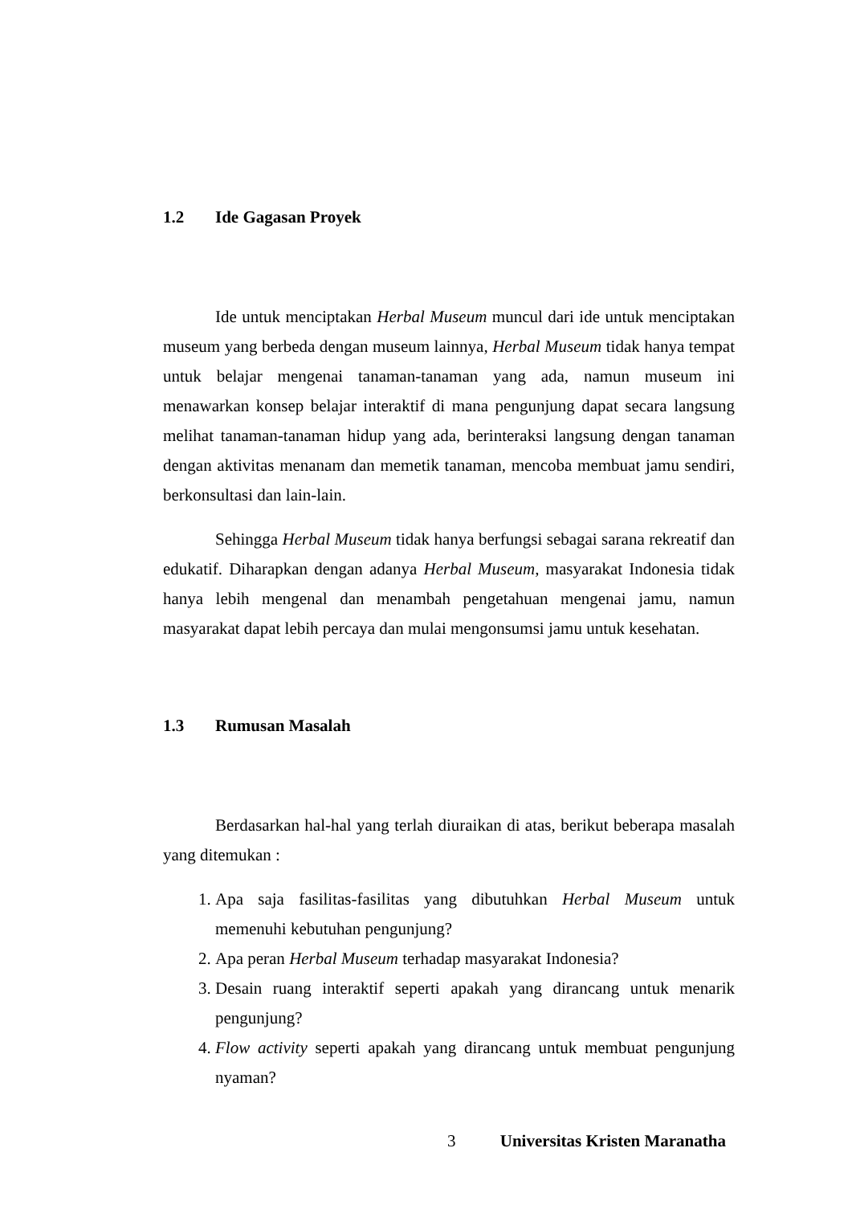1.2 Ide Gagasan Proyek
Ide untuk menciptakan Herbal Museum muncul dari ide untuk menciptakan museum yang berbeda dengan museum lainnya, Herbal Museum tidak hanya tempat untuk belajar mengenai tanaman-tanaman yang ada, namun museum ini menawarkan konsep belajar interaktif di mana pengunjung dapat secara langsung melihat tanaman-tanaman hidup yang ada, berinteraksi langsung dengan tanaman dengan aktivitas menanam dan memetik tanaman, mencoba membuat jamu sendiri, berkonsultasi dan lain-lain.
Sehingga Herbal Museum tidak hanya berfungsi sebagai sarana rekreatif dan edukatif. Diharapkan dengan adanya Herbal Museum, masyarakat Indonesia tidak hanya lebih mengenal dan menambah pengetahuan mengenai jamu, namun masyarakat dapat lebih percaya dan mulai mengonsumsi jamu untuk kesehatan.
1.3 Rumusan Masalah
Berdasarkan hal-hal yang terlah diuraikan di atas, berikut beberapa masalah yang ditemukan :
1. Apa saja fasilitas-fasilitas yang dibutuhkan Herbal Museum untuk memenuhi kebutuhan pengunjung?
2. Apa peran Herbal Museum terhadap masyarakat Indonesia?
3. Desain ruang interaktif seperti apakah yang dirancang untuk menarik pengunjung?
4. Flow activity seperti apakah yang dirancang untuk membuat pengunjung nyaman?
3 Universitas Kristen Maranatha